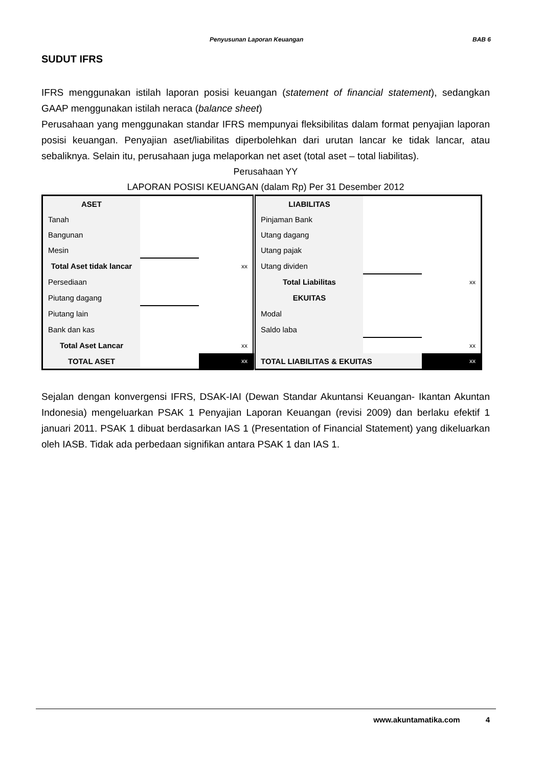Penyusunan Laporan Keuangan BAB 6
SUDUT IFRS
IFRS menggunakan istilah laporan posisi keuangan (statement of financial statement), sedangkan GAAP menggunakan istilah neraca (balance sheet)
Perusahaan yang menggunakan standar IFRS mempunyai fleksibilitas dalam format penyajian laporan posisi keuangan. Penyajian aset/liabilitas diperbolehkan dari urutan lancar ke tidak lancar, atau sebaliknya. Selain itu, perusahaan juga melaporkan net aset (total aset – total liabilitas).
Perusahaan YY
LAPORAN POSISI KEUANGAN (dalam Rp) Per 31 Desember 2012
| ASET | | | LIABILITAS | | |
| Tanah | | | Pinjaman Bank | | |
| Bangunan | | | Utang dagang | | |
| Mesin | | | Utang pajak | | |
| Total Aset tidak lancar | | xx | Utang dividen | | |
| Persediaan | | | Total Liabilitas | | xx |
| Piutang dagang | | | EKUITAS | | |
| Piutang lain | | | Modal | | |
| Bank dan kas | | | Saldo laba | | |
| Total Aset Lancar | | xx | | | xx |
| TOTAL ASET | | xx | TOTAL LIABILITAS & EKUITAS | | xx |
Sejalan dengan konvergensi IFRS, DSAK-IAI (Dewan Standar Akuntansi Keuangan- Ikantan Akuntan Indonesia) mengeluarkan PSAK 1 Penyajian Laporan Keuangan (revisi 2009) dan berlaku efektif 1 januari 2011. PSAK 1 dibuat berdasarkan IAS 1 (Presentation of Financial Statement) yang dikeluarkan oleh IASB. Tidak ada perbedaan signifikan antara PSAK 1 dan IAS 1.
www.akuntamatika.com 4